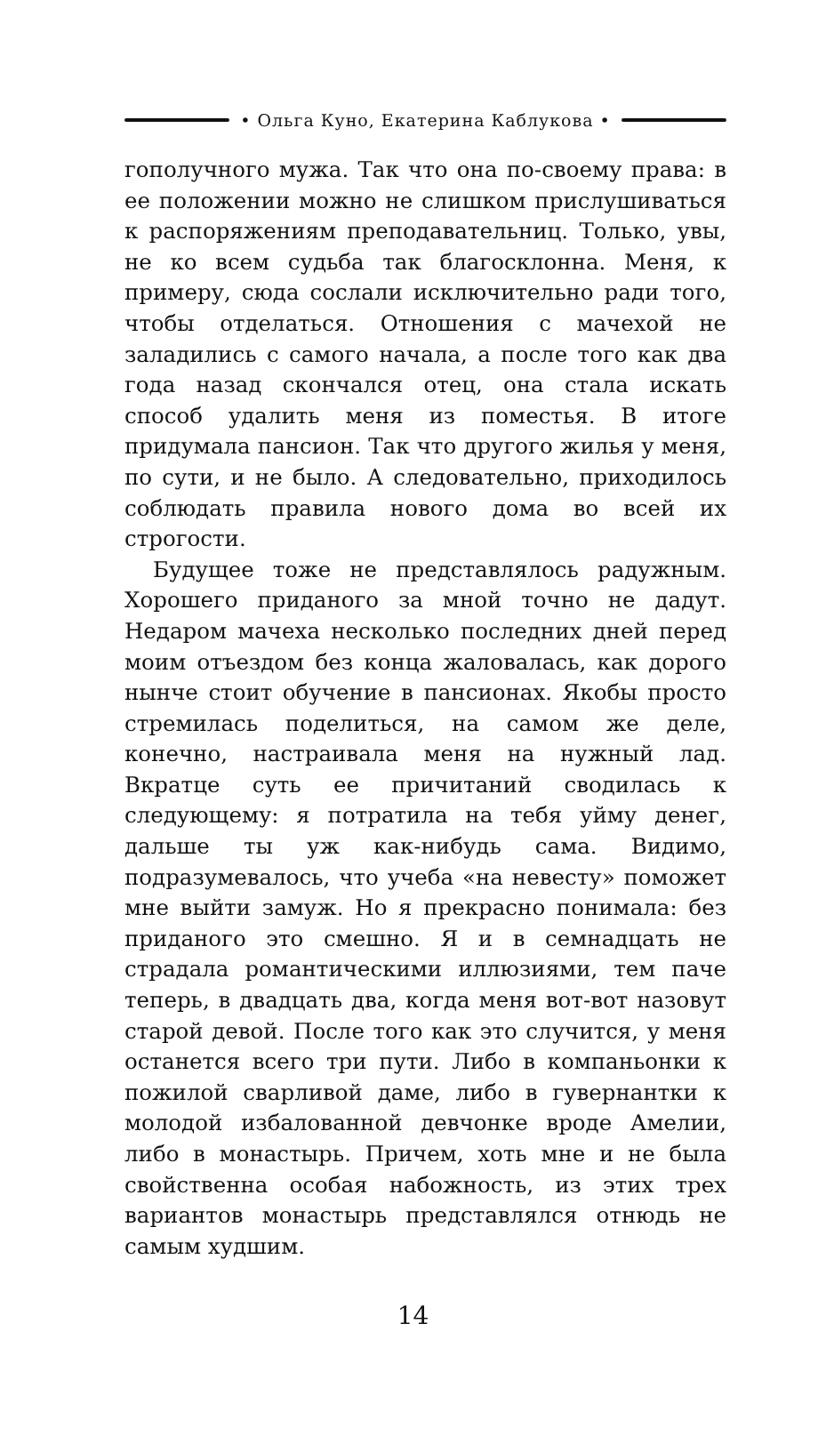• Ольга Куно, Екатерина Каблукова •
гополучного мужа. Так что она по-своему права: в ее положении можно не слишком прислушиваться к распоряжениям преподавательниц. Только, увы, не ко всем судьба так благосклонна. Меня, к примеру, сюда сослали исключительно ради того, чтобы отделаться. Отношения с мачехой не заладились с самого начала, а после того как два года назад скончался отец, она стала искать способ удалить меня из поместья. В итоге придумала пансион. Так что другого жилья у меня, по сути, и не было. А следовательно, приходилось соблюдать правила нового дома во всей их строгости.
Будущее тоже не представлялось радужным. Хорошего приданого за мной точно не дадут. Недаром мачеха несколько последних дней перед моим отъездом без конца жаловалась, как дорого нынче стоит обучение в пансионах. Якобы просто стремилась поделиться, на самом же деле, конечно, настраивала меня на нужный лад. Вкратце суть ее причитаний сводилась к следующему: я потратила на тебя уйму денег, дальше ты уж как-нибудь сама. Видимо, подразумевалось, что учеба «на невесту» поможет мне выйти замуж. Но я прекрасно понимала: без приданого это смешно. Я и в семнадцать не страдала романтическими иллюзиями, тем паче теперь, в двадцать два, когда меня вот-вот назовут старой девой. После того как это случится, у меня останется всего три пути. Либо в компаньонки к пожилой сварливой даме, либо в гувернантки к молодой избалованной девчонке вроде Амелии, либо в монастырь. Причем, хоть мне и не была свойственна особая набожность, из этих трех вариантов монастырь представлялся отнюдь не самым худшим.
14